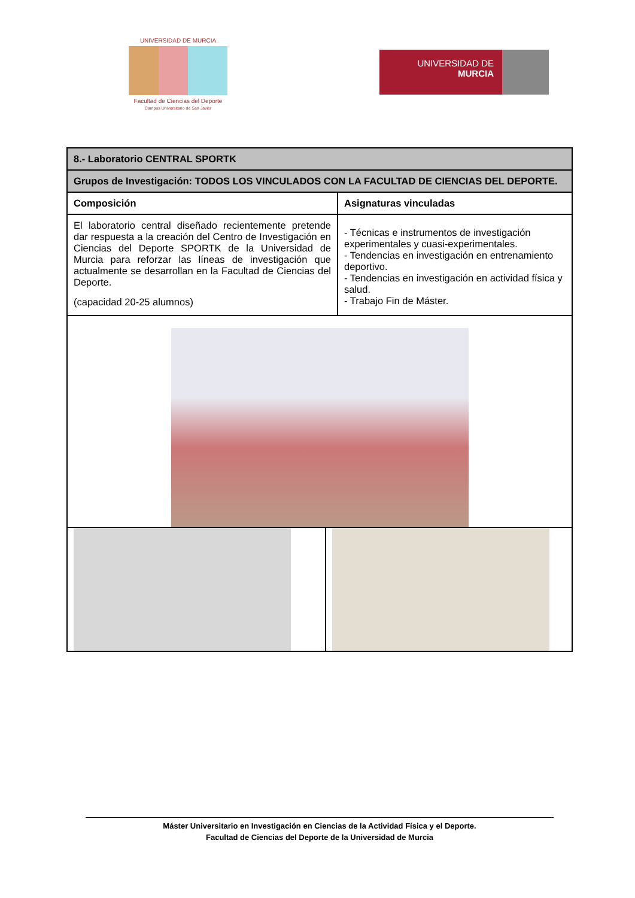UNIVERSIDAD DE MURCIA
Facultad de Ciencias del Deporte
Campus Universitario de San Javier
UNIVERSIDAD DE
MURCIA
| 8.- Laboratorio CENTRAL SPORTK | |
| Grupos de Investigación: TODOS LOS VINCULADOS CON LA FACULTAD DE CIENCIAS DEL DEPORTE. | |
| Composición | Asignaturas vinculadas |
| El laboratorio central diseñado recientemente pretende dar respuesta a la creación del Centro de Investigación en Ciencias del Deporte SPORTK de la Universidad de Murcia para reforzar las líneas de investigación que actualmente se desarrollan en la Facultad de Ciencias del Deporte. (capacidad 20-25 alumnos) | - Técnicas e instrumentos de investigación experimentales y cuasi-experimentales. - Tendencias en investigación en entrenamiento deportivo. - Tendencias en investigación en actividad física y salud. - Trabajo Fin de Máster. |
Máster Universitario en Investigación en Ciencias de la Actividad Física y el Deporte.
Facultad de Ciencias del Deporte de la Universidad de Murcia